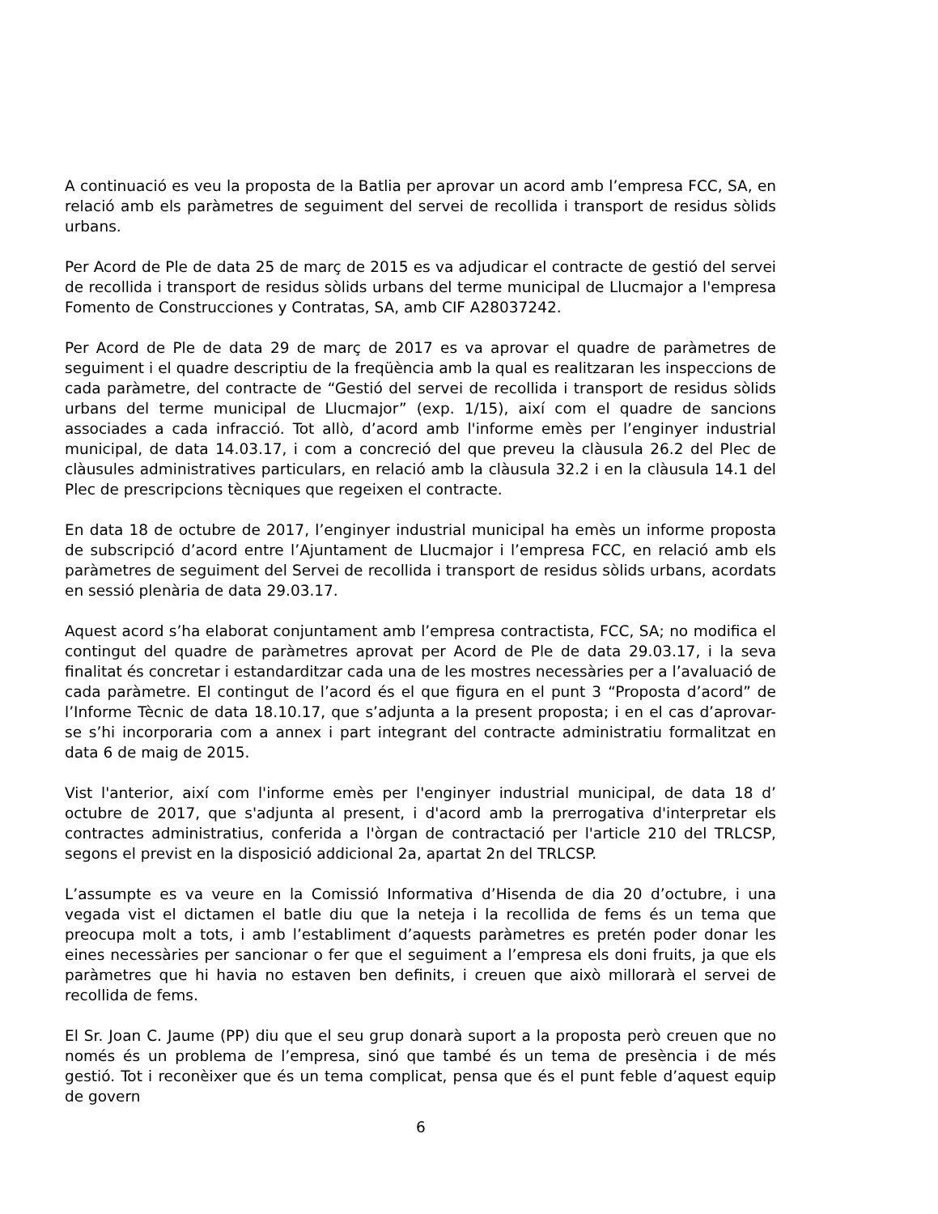A continuació es veu la proposta de la Batlia per aprovar un acord amb l’empresa FCC, SA, en relació amb els paràmetres de seguiment del servei de recollida i transport de residus sòlids urbans.
Per Acord de Ple de data 25 de març de 2015 es va adjudicar el contracte de gestió del servei de recollida i transport de residus sòlids urbans del terme municipal de Llucmajor a l'empresa Fomento de Construcciones y Contratas, SA, amb CIF A28037242.
Per Acord de Ple de data 29 de març de 2017 es va aprovar el quadre de paràmetres de seguiment i el quadre descriptiu de la freqüència amb la qual es realitzaran les inspeccions de cada paràmetre, del contracte de “Gestió del servei de recollida i transport de residus sòlids urbans del terme municipal de Llucmajor” (exp. 1/15), així com el quadre de sancions associades a cada infracció. Tot allò, d’acord amb l'informe emès per l’enginyer industrial municipal, de data 14.03.17, i com a concreció del que preveu la clàusula 26.2 del Plec de clàusules administratives particulars, en relació amb la clàusula 32.2 i en la clàusula 14.1 del Plec de prescripcions tècniques que regeixen el contracte.
En data 18 de octubre de 2017, l’enginyer industrial municipal ha emès un informe proposta de subscripció d’acord entre l’Ajuntament de Llucmajor i l’empresa FCC, en relació amb els paràmetres de seguiment del Servei de recollida i transport de residus sòlids urbans, acordats en sessió plenària de data 29.03.17.
Aquest acord s’ha elaborat conjuntament amb l’empresa contractista, FCC, SA; no modifica el contingut del quadre de paràmetres aprovat per Acord de Ple de data 29.03.17, i la seva finalitat és concretar i estandarditzar cada una de les mostres necessàries per a l’avaluació de cada paràmetre. El contingut de l’acord és el que figura en el punt 3 “Proposta d’acord” de l’Informe Tècnic de data 18.10.17, que s’adjunta a la present proposta; i en el cas d’aprovar-se s’hi incorporaria com a annex i part integrant del contracte administratiu formalitzat en data 6 de maig de 2015.
Vist l'anterior, així com l'informe emès per l'enginyer industrial municipal, de data 18 d’ octubre de 2017, que s'adjunta al present, i d'acord amb la prerrogativa d'interpretar els contractes administratius, conferida a l'òrgan de contractació per l'article 210 del TRLCSP, segons el previst en la disposició addicional 2a, apartat 2n del TRLCSP.
L’assumpte es va veure en la Comissió Informativa d’Hisenda de dia 20 d’octubre, i una vegada vist el dictamen el batle diu que la neteja i la recollida de fems és un tema que preocupa molt a tots, i amb l’establiment d’aquests paràmetres es pretén poder donar les eines necessàries per sancionar o fer que el seguiment a l’empresa els doni fruits, ja que els paràmetres que hi havia no estaven ben definits, i creuen que això millorarà el servei de recollida de fems.
El Sr. Joan C. Jaume (PP) diu que el seu grup donarà suport a la proposta però creuen que no només és un problema de l’empresa, sinó que també és un tema de presència i de més gestió. Tot i reconèixer que és un tema complicat, pensa que és el punt feble d’aquest equip de govern
6